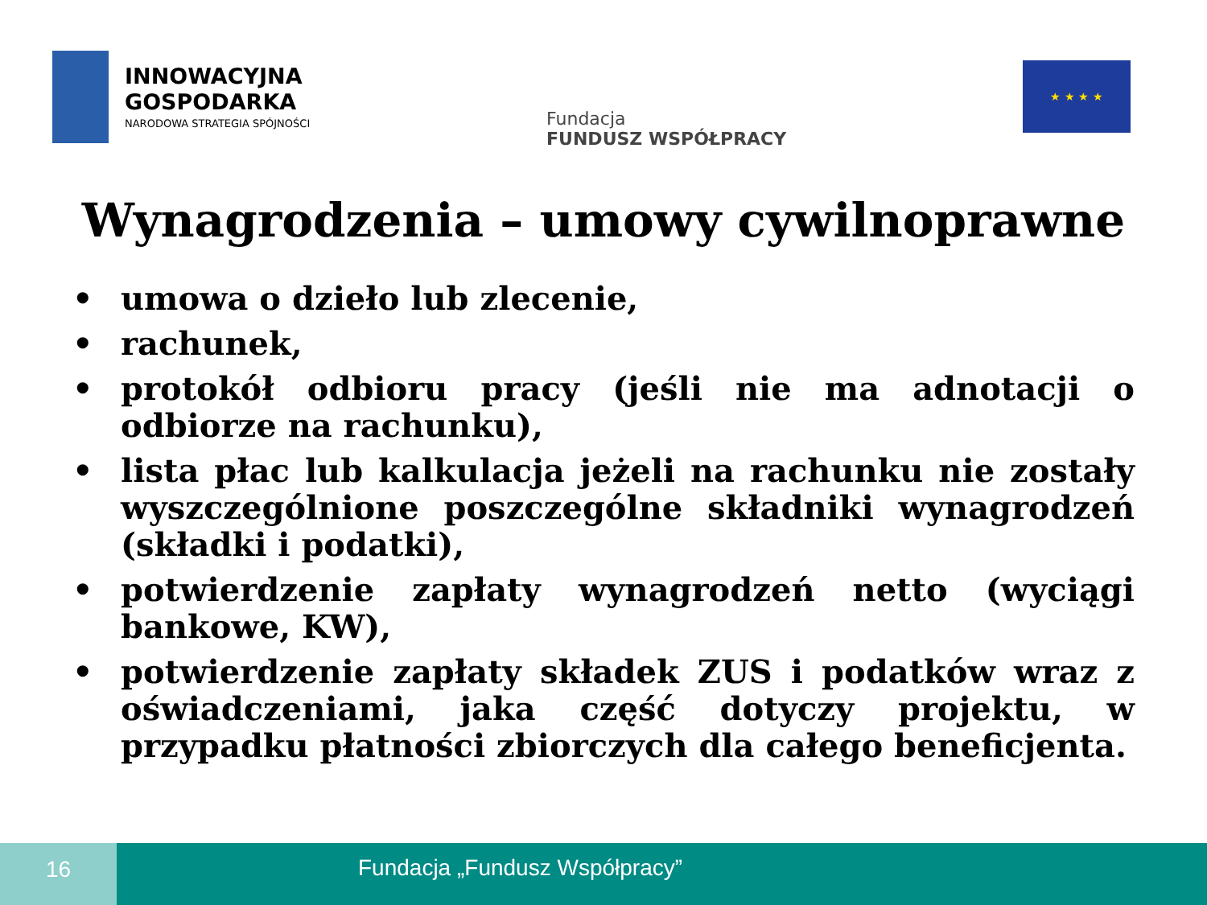INNOWACYJNA
GOSPODARKA
NARODOWA STRATEGIA SPÓJNOŚCI
Fundacja
FUNDUSZ WSPÓŁPRACY
★ ★ ★ ★
Wynagrodzenia – umowy cywilnoprawne
• umowa o dzieło lub zlecenie,
• rachunek,
• protokół odbioru pracy (jeśli nie ma adnotacji o odbiorze na rachunku),
• lista płac lub kalkulacja jeżeli na rachunku nie zostały wyszczególnione poszczególne składniki wynagrodzeń (składki i podatki),
• potwierdzenie zapłaty wynagrodzeń netto (wyciągi bankowe, KW),
• potwierdzenie zapłaty składek ZUS i podatków wraz z oświadczeniami, jaka część dotyczy projektu, w przypadku płatności zbiorczych dla całego beneficjenta.
16
Fundacja „Fundusz Współpracy”